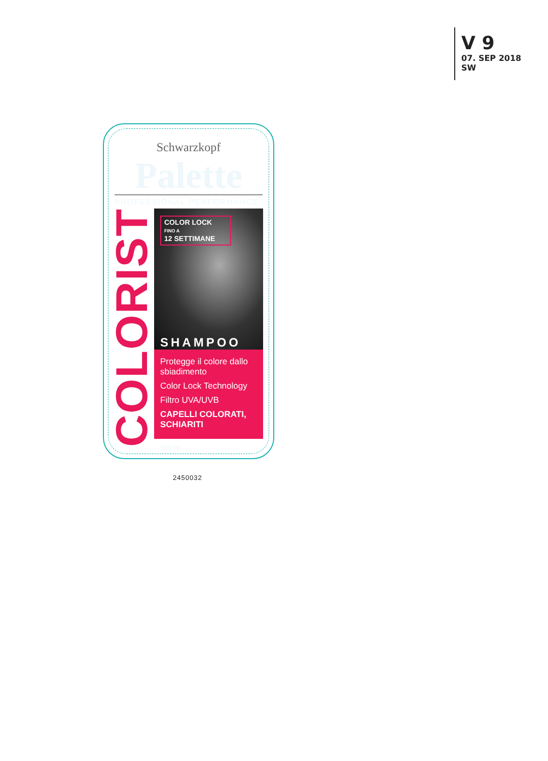V 9
07. SEP 2018
SW
Schwarzkopf
Palette
PROFESSIONAL PERFORMANCE
COLORIST
COLOR LOCK
FINO A
12 SETTIMANE
SHAMPOO
Protegge il colore dallo sbiadimento
Color Lock Technology
Filtro UVA/UVB
CAPELLI COLORATI, SCHIARITI
500 ml
2450032